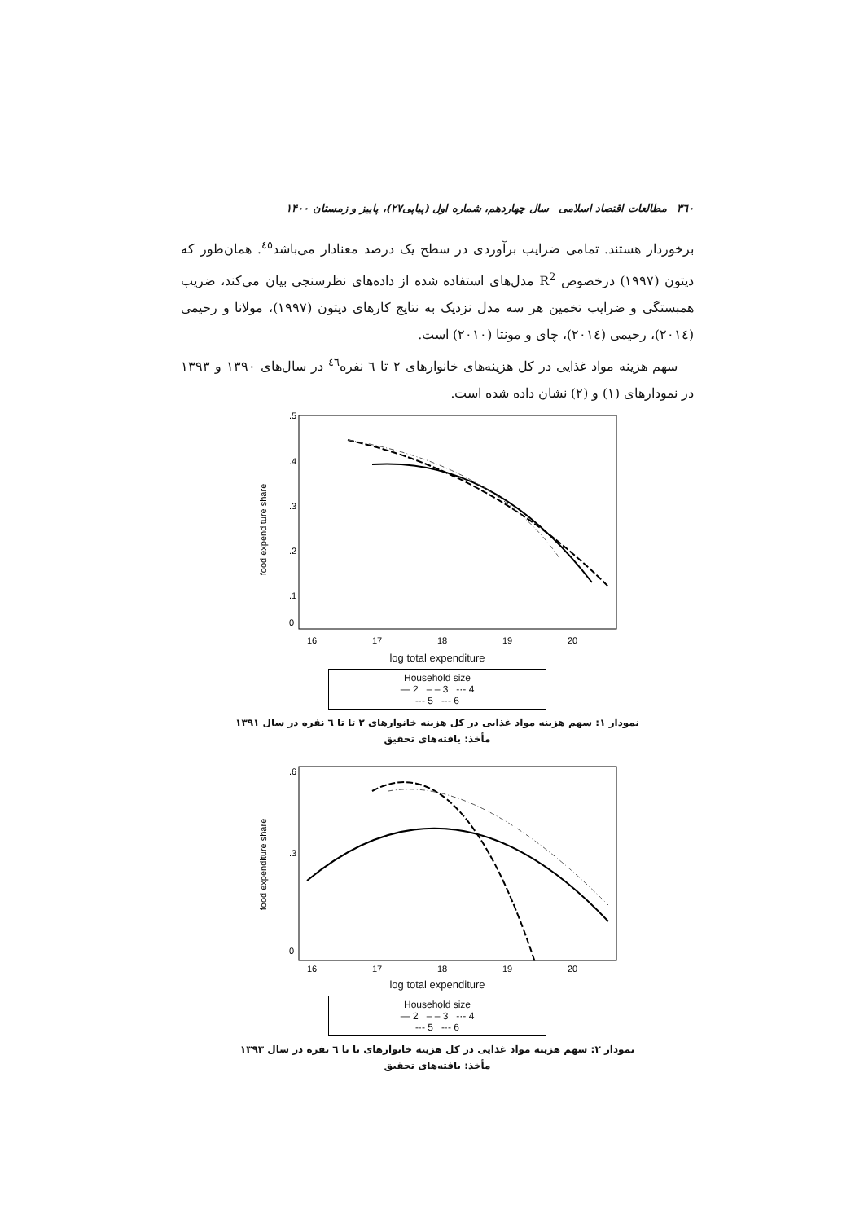٣٦٠ مطالعات اقتصاد اسلامی سال چهاردهم، شماره اول (پیاپی۲۷)، پاییز و زمستان ۱۴۰۰
برخوردار هستند. تمامی ضرایب برآوردی در سطح یک درصد معنادار می‌باشد<sup>٤٥</sup>. همان‌طور که دیتون (۱۹۹۷) درخصوص R<sup>2</sup> مدل‌های استفاده شده از داده‌های نظرسنجی بیان می‌کند، ضریب همبستگی و ضرایب تخمین هر سه مدل نزدیک به نتایج کارهای دیتون (۱۹۹۷)، مولانا و رحیمی (۲۰۱٤)، رحیمی (۲۰۱٤)، چای و مونتا (۲۰۱۰) است.
سهم هزینه مواد غذایی در کل هزینه‌های خانوارهای ۲ تا ٦ نفره<sup>٤٦</sup> در سال‌های ۱۳۹۰ و ۱۳۹۳ در نمودارهای (۱) و (۲) نشان داده شده است.
food expenditure share
.5
.4
.3
.2
.1
0
16
17
18
19
20
log total expenditure
Household size
— 2 – – 3 -·- 4
-·- 5 -·- 6
نمودار ۱: سهم هزینه مواد غذایی در کل هزینه خانوارهای ۲ تا تا ٦ نفره در سال ۱۳۹۱
مأخذ: یافته‌های تحقیق
food expenditure share
.6
.3
0
16
17
18
19
20
log total expenditure
Household size
— 2 – – 3 -·- 4
-·- 5 -·- 6
نمودار ۲: سهم هزینه مواد غذایی در کل هزینه خانوارهای تا تا ٦ نفره در سال ۱۳۹۳
مأخذ: یافته‌های تحقیق